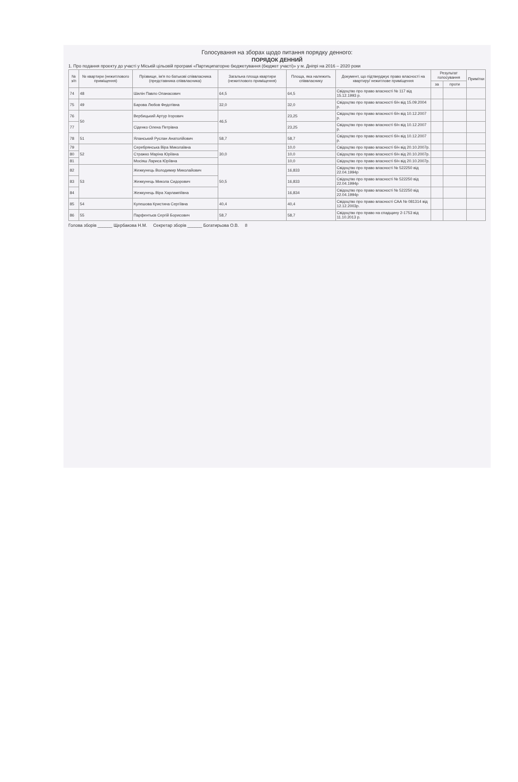Голосування на зборах щодо питання порядку денного:
ПОРЯДОК ДЕННИЙ
1. Про подання проекту до участі у Міській цільовій програмі «Партиципаторне бюджетування (бюджет участі)» у м. Дніпрі на 2016 – 2020 роки
| № з/п | № квартири (нежитлового приміщення) | Прізвище, ім'я по батькові співвласника (представника співвласника) | Загальна площа квартири (нежитлового приміщення) | Площа, яка належить співвласнику | Документ, що підтверджує право власності на квартиру/ нежитлове приміщення | Результат голосування | | Примітки |
| --- | --- | --- | --- | --- | --- | --- | --- | --- |
| | | | | | | за | проти | |
| 74 | 48 | Шилін Павло Опанасович | 64,5 | 64,5 | Свідоцтво про право власності № 117 від 15.12.1993 р. | | | |
| 75 | 49 | Барова Любов Федотівна | 32,0 | 32,0 | Свідоцтво про право власності б/н від 15.09.2004 р. | | | |
| 76 | 50 | Вербицький Артур Ігорович | 46,5 | 23,25 | Свідоцтво про право власності б/н від 10.12.2007 р. | | | |
| 77 | | Сіденко Олена Петрівна | | 23,25 | Свідоцтво про право власності б/н від 10.12.2007 р. | | | |
| 78 | 51 | Яланський Руслан Анатолійович | 58,7 | 58,7 | Свідоцтво про право власності б/н від 10.12.2007 р. | | | |
| 79 | 52 | Серебрянська Віра Миколаївна | 30,0 | 10,0 | Свідоцтво про право власності б/н від 20.10.2007р. | | | |
| 80 | | Стражко Маріна Юріївна | | 10,0 | Свідоцтво про право власності б/н від 20.10.2007р. | | | |
| 81 | | Мосіяш Лариса Юріївна | | 10,0 | Свідоцтво про право власності б/н від 20.10.2007р. | | | |
| 82 | 53 | Жежкунець Володимир Миколайович | 50,5 | 16,833 | Свідоцтво про право власності № 522250 від 22.04.1994р | | | |
| 83 | | Жежкунець Микола Сидорович | | 16,833 | Свідоцтво про право власності № 522250 від 22.04.1994р | | | |
| 84 | | Жежкунець Віра Харлампіївна | | 16,834 | Свідоцтво про право власності № 522250 від 22.04.1994р | | | |
| 85 | 54 | Кулешова Кристина Сергіївна | 40,4 | 40,4 | Свідоцтво про право власності САА № 081314 від 12.12.2003р. | | | |
| 86 | 55 | Парфентьєв Сергій Борисович | 58,7 | 58,7 | Свідоцтво про право на спадщину 2-1753 від 11.10.2013 р. | | | |
Голова зборів ______ Щербакова Н.М. Секретар зборів ______ Богатирьова О.В. 8